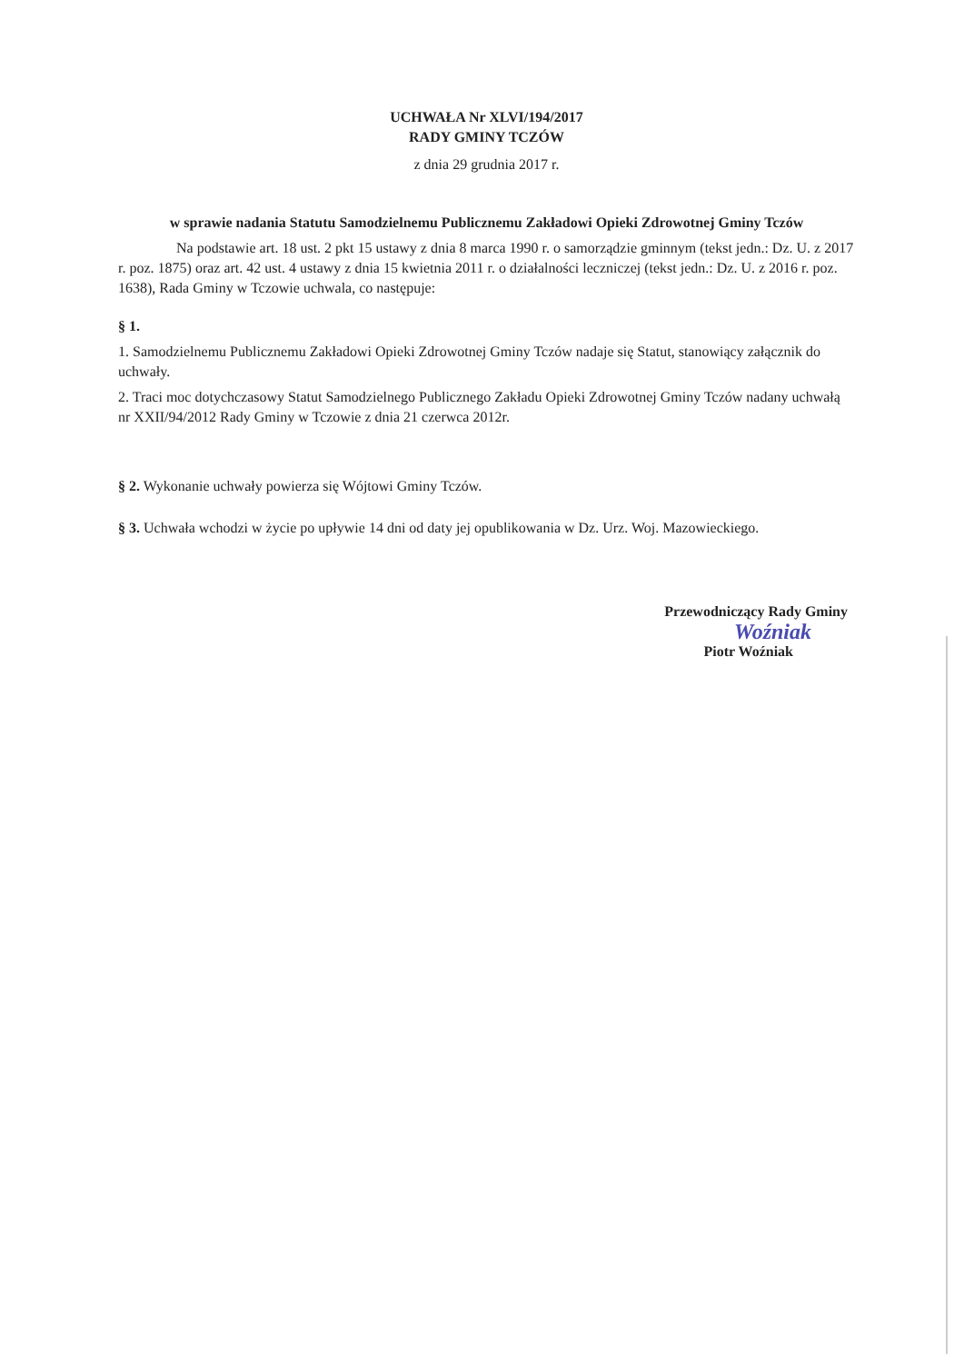UCHWAŁA Nr XLVI/194/2017
RADY GMINY TCZÓW
z dnia 29 grudnia 2017 r.
w sprawie nadania Statutu Samodzielnemu Publicznemu Zakładowi Opieki Zdrowotnej Gminy Tczów
Na podstawie art. 18 ust. 2 pkt 15 ustawy z dnia 8 marca 1990 r. o samorządzie gminnym (tekst jedn.: Dz. U. z 2017 r. poz. 1875) oraz art. 42 ust. 4 ustawy z dnia 15 kwietnia 2011 r. o działalności leczniczej (tekst jedn.: Dz. U. z 2016 r. poz. 1638), Rada Gminy w Tczowie uchwala, co następuje:
§ 1.
1. Samodzielnemu Publicznemu Zakładowi Opieki Zdrowotnej Gminy Tczów nadaje się Statut, stanowiący załącznik do uchwały.
2. Traci moc dotychczasowy Statut Samodzielnego Publicznego Zakładu Opieki Zdrowotnej Gminy Tczów nadany uchwałą nr XXII/94/2012 Rady Gminy w Tczowie z dnia 21 czerwca 2012r.
§ 2. Wykonanie uchwały powierza się Wójtowi Gminy Tczów.
§ 3. Uchwała wchodzi w życie po upływie 14 dni od daty jej opublikowania w Dz. Urz. Woj. Mazowieckiego.
Przewodniczący Rady Gminy
Woźniak
Piotr Woźniak